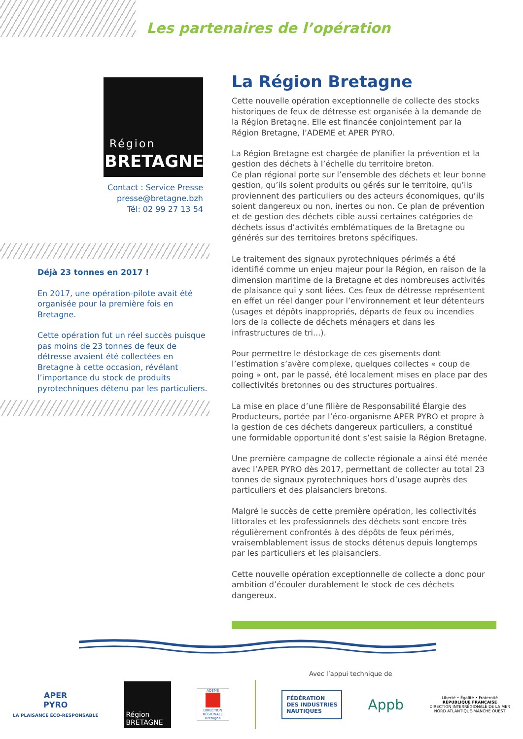Les partenaires de l’opération
Région
BRETAGNE
Contact : Service Presse
presse@bretagne.bzh
Tél: 02 99 27 13 54
Déjà 23 tonnes en 2017 !
En 2017, une opération-pilote avait été organisée pour la première fois en Bretagne.
Cette opération fut un réel succès puisque pas moins de 23 tonnes de feux de détresse avaient été collectées en Bretagne à cette occasion, révélant l’importance du stock de produits pyrotechniques détenu par les particuliers.
La Région Bretagne
Cette nouvelle opération exceptionnelle de collecte des stocks historiques de feux de détresse est organisée à la demande de la Région Bretagne. Elle est financée conjointement par la Région Bretagne, l’ADEME et APER PYRO.
La Région Bretagne est chargée de planifier la prévention et la gestion des déchets à l’échelle du territoire breton.
Ce plan régional porte sur l’ensemble des déchets et leur bonne gestion, qu’ils soient produits ou gérés sur le territoire, qu’ils proviennent des particuliers ou des acteurs économiques, qu’ils soient dangereux ou non, inertes ou non. Ce plan de prévention et de gestion des déchets cible aussi certaines catégories de déchets issus d’activités emblématiques de la Bretagne ou générés sur des territoires bretons spécifiques.
Le traitement des signaux pyrotechniques périmés a été identifié comme un enjeu majeur pour la Région, en raison de la dimension maritime de la Bretagne et des nombreuses activités de plaisance qui y sont liées. Ces feux de détresse représentent en effet un réel danger pour l’environnement et leur détenteurs (usages et dépôts inappropriés, départs de feux ou incendies lors de la collecte de déchets ménagers et dans les infrastructures de tri...).
Pour permettre le déstockage de ces gisements dont l’estimation s’avère complexe, quelques collectes « coup de poing » ont, par le passé, été localement mises en place par des collectivités bretonnes ou des structures portuaires.
La mise en place d’une filière de Responsabilité Élargie des Producteurs, portée par l’éco-organisme APER PYRO et propre à la gestion de ces déchets dangereux particuliers, a constitué une formidable opportunité dont s’est saisie la Région Bretagne.
Une première campagne de collecte régionale a ainsi été menée avec l’APER PYRO dès 2017, permettant de collecter au total 23 tonnes de signaux pyrotechniques hors d’usage auprès des particuliers et des plaisanciers bretons.
Malgré le succès de cette première opération, les collectivités littorales et les professionnels des déchets sont encore très régulièrement confrontés à des dépôts de feux périmés, vraisemblablement issus de stocks détenus depuis longtemps par les particuliers et les plaisanciers.
Cette nouvelle opération exceptionnelle de collecte a donc pour ambition d’écouler durablement le stock de ces déchets dangereux.
Avec l’appui technique de
APER
PYRO
LA PLAISANCE ÉCO-RESPONSABLE
Région
BRETAGNE
ADEME
DIRECTION RÉGIONALE Bretagne
FÉDÉRATION
DES INDUSTRIES
NAUTIQUES
Appb
Liberté • Égalité • Fraternité
RÉPUBLIQUE FRANÇAISE
DIRECTION INTERRÉGIONALE DE LA MER
NORD ATLANTIQUE-MANCHE OUEST